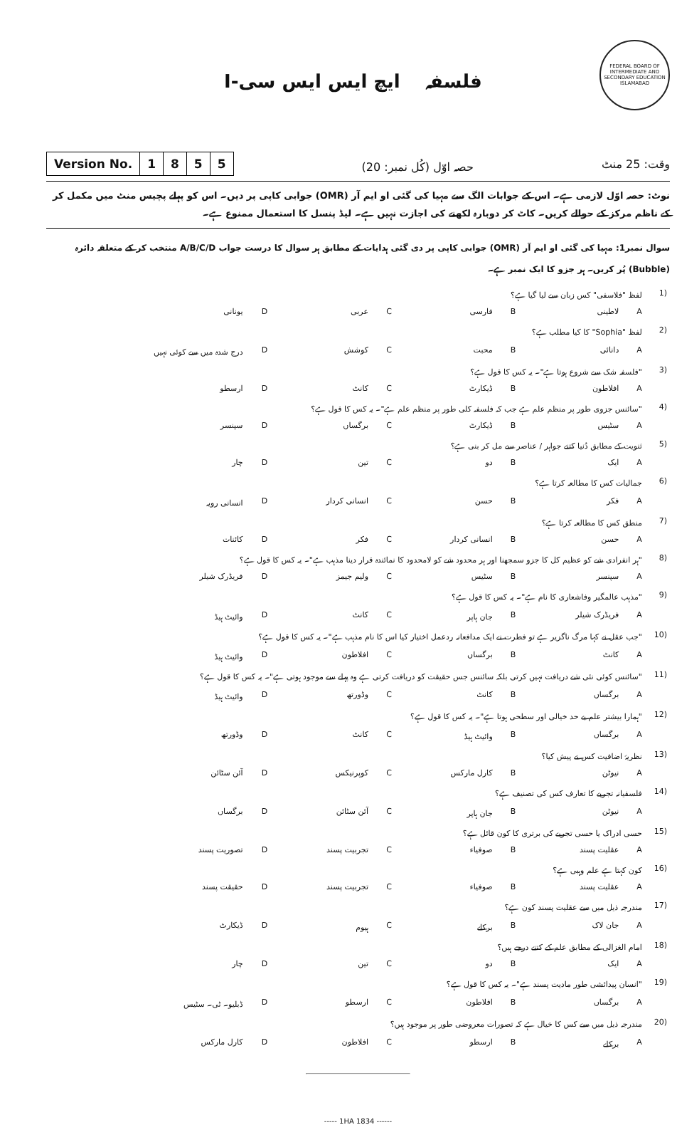فلسفہ ایچ ایس ایس سی-I
FEDERAL BOARD OF INTERMEDIATE AND SECONDARY EDUCATION ISLAMABAD
وقت: 25 منٹ حصہ اوّل (کُل نمبر: 20)
| Version No. | 1 | 8 | 5 | 5 |
نوٹ: حصہ اوّل لازمی ہے۔ اس کے جوابات الگ سے مہیا کی گئی او ایم آر (OMR) جوابی کاپی پر دیں۔ اس کو پہلے پچیس منٹ میں مکمل کر کے ناظم مرکز کے حوالے کریں۔ کاٹ کر دوبارہ لکھنے کی اجازت نہیں ہے۔ لیڈ پنسل کا استعمال ممنوع ہے۔
سوال نمبر1: مہیا کی گئی او ایم آر (OMR) جوابی کاپی پر دی گئی ہدایات کے مطابق ہر سوال کا درست جواب A/B/C/D منتخب کر کے متعلقہ دائرہ (Bubble) پُر کریں۔ ہر جزو کا ایک نمبر ہے۔
| (1 | لفظ "فلاسفی" کس زبان سے لیا گیا ہے؟ | | | | | | | |
| | A | لاطینی | B | فارسی | C | عربی | D | یونانی |
| (2 | لفظ "Sophia" کا کیا مطلب ہے؟ | | | | | | | |
| | A | دانائی | B | محبت | C | کوشش | D | درج شدہ میں سے کوئی نہیں |
| (3 | "فلسفہ شک سے شروع ہوتا ہے"۔ یہ کس کا قول ہے؟ | | | | | | | |
| | A | افلاطون | B | ڈیکارٹ | C | کانٹ | D | ارسطو |
| (4 | "سائنس جزوی طور پر منظم علم ہے جب کہ فلسفہ کلی طور پر منظم علم ہے"۔ یہ کس کا قول ہے؟ | | | | | | | |
| | A | سٹیس | B | ڈیکارٹ | C | برگساں | D | سپنسر |
| (5 | ثنویت کے مطابق دُنیا کتنے جواہر / عناصر سے مل کر بنی ہے؟ | | | | | | | |
| | A | ایک | B | دو | C | تین | D | چار |
| (6 | جمالیات کس کا مطالعہ کرتا ہے؟ | | | | | | | |
| | A | فکر | B | حسن | C | انسانی کردار | D | انسانی رویہ |
| (7 | منطق کس کا مطالعہ کرتا ہے؟ | | | | | | | |
| | A | حسن | B | انسانی کردار | C | فکر | D | کائنات |
| (8 | "ہر انفرادی شے کو عظیم کل کا جزو سمجھنا اور ہر محدود شے کو لامحدود کا نمائندہ قرار دینا مذہب ہے"۔ یہ کس کا قول ہے؟ | | | | | | | |
| | A | سپنسر | B | سٹیس | C | ولیم جیمز | D | فریڈرک شیلر |
| (9 | "مذہب عالمگیر وفاشعاری کا نام ہے"۔ یہ کس کا قول ہے؟ | | | | | | | |
| | A | فریڈرک شیلر | B | جان ہاپر | C | کانٹ | D | وائیٹ ہیڈ |
| (10 | "جب عقل نے کہا مرگ ناگزیر ہے تو فطرت نے ایک مدافعانہ ردعمل اختیار کیا اس کا نام مذہب ہے"۔ یہ کس کا قول ہے؟ | | | | | | | |
| | A | کانٹ | B | برگساں | C | افلاطون | D | وائیٹ ہیڈ |
| (11 | "سائنس کوئی نئی شے دریافت نہیں کرتی بلکہ سائنس جس حقیقت کو دریافت کرتی ہے وہ پہلے سے موجود ہوتی ہے"۔ یہ کس کا قول ہے؟ | | | | | | | |
| | A | برگساں | B | کانٹ | C | وڈورتھ | D | وائیٹ ہیڈ |
| (12 | "ہمارا بیشتر علم بے حد خیالی اور سطحی ہوتا ہے"۔ یہ کس کا قول ہے؟ | | | | | | | |
| | A | برگساں | B | وائیٹ ہیڈ | C | کانٹ | D | وڈورتھ |
| (13 | نظریۂ اضافیت کس نے پیش کیا؟ | | | | | | | |
| | A | نیوٹن | B | کارل مارکس | C | کوپرنیکس | D | آئن سٹائن |
| (14 | فلسفیانہ تجربے کا تعارف کس کی تصنیف ہے؟ | | | | | | | |
| | A | نیوٹن | B | جان ہاپر | C | آئن سٹائن | D | برگساں |
| (15 | حسی ادراک یا حسی تجربے کی برتری کا کون قائل ہے؟ | | | | | | | |
| | A | عقلیت پسند | B | صوفیاء | C | تجربیت پسند | D | تصوریت پسند |
| (16 | کون کہتا ہے علم وہبی ہے؟ | | | | | | | |
| | A | عقلیت پسند | B | صوفیاء | C | تجربیت پسند | D | حقیقت پسند |
| (17 | مندرجہ ذیل میں سے عقلیت پسند کون ہے؟ | | | | | | | |
| | A | جان لاک | B | برکلے | C | ہیوم | D | ڈیکارٹ |
| (18 | امام الغزالی کے مطابق علم کے کتنے درجے ہیں؟ | | | | | | | |
| | A | ایک | B | دو | C | تین | D | چار |
| (19 | "انسان پیدائشی طور مادیت پسند ہے"۔ یہ کس کا قول ہے؟ | | | | | | | |
| | A | برگساں | B | افلاطون | C | ارسطو | D | ڈبلیو۔ ٹی۔ سٹیس |
| (20 | مندرجہ ذیل میں سے کس کا خیال ہے کہ تصورات معروضی طور پر موجود ہیں؟ | | | | | | | |
| | A | برکلے | B | ارسطو | C | افلاطون | D | کارل مارکس |
----- 1HA 1834 ------